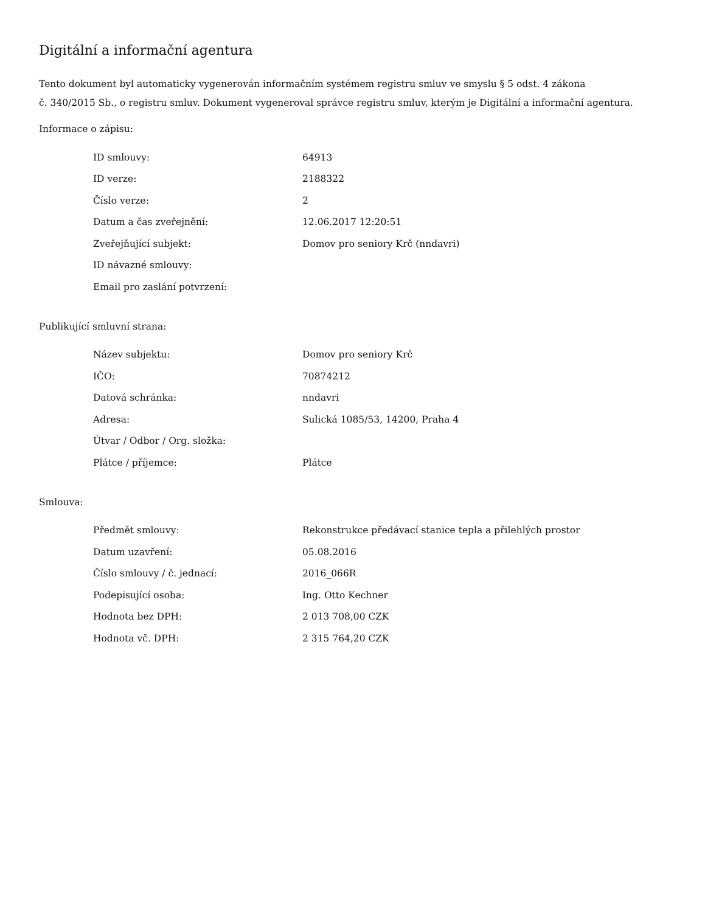Digitální a informační agentura
Tento dokument byl automaticky vygenerován informačním systémem registru smluv ve smyslu § 5 odst. 4 zákona
č. 340/2015 Sb., o registru smluv. Dokument vygeneroval správce registru smluv, kterým je Digitální a informační agentura.
Informace o zápisu:
| ID smlouvy: | 64913 |
| ID verze: | 2188322 |
| Číslo verze: | 2 |
| Datum a čas zveřejnění: | 12.06.2017 12:20:51 |
| Zveřejňující subjekt: | Domov pro seniory Krč (nndavri) |
| ID návazné smlouvy: | |
| Email pro zaslání potvrzení: | |
Publikující smluvní strana:
| Název subjektu: | Domov pro seniory Krč |
| IČO: | 70874212 |
| Datová schránka: | nndavri |
| Adresa: | Sulická 1085/53, 14200, Praha 4 |
| Útvar / Odbor / Org. složka: | |
| Plátce / příjemce: | Plátce |
Smlouva:
| Předmět smlouvy: | Rekonstrukce předávací stanice tepla a přilehlých prostor |
| Datum uzavření: | 05.08.2016 |
| Číslo smlouvy / č. jednací: | 2016_066R |
| Podepisující osoba: | Ing. Otto Kechner |
| Hodnota bez DPH: | 2 013 708,00 CZK |
| Hodnota vč. DPH: | 2 315 764,20 CZK |